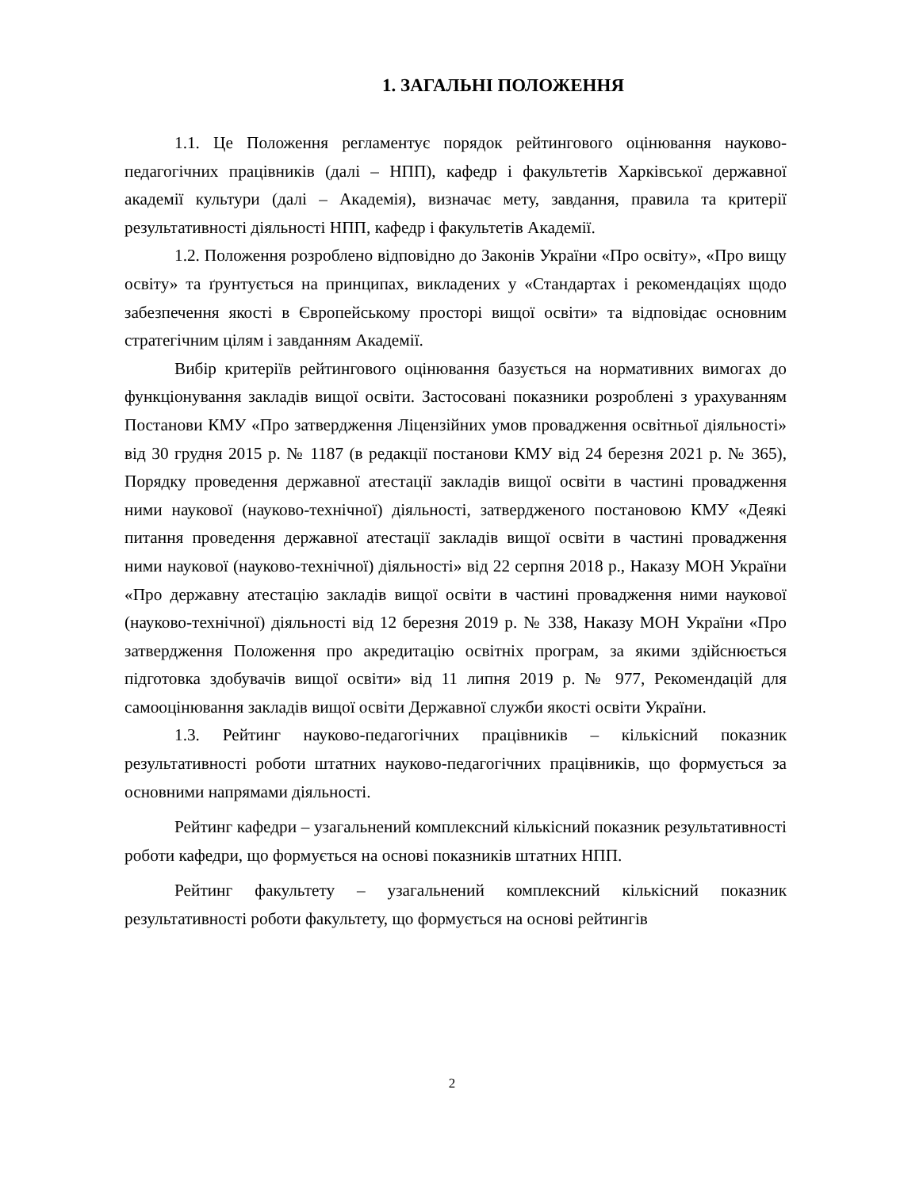1. ЗАГАЛЬНІ ПОЛОЖЕННЯ
1.1. Це Положення регламентує порядок рейтингового оцінювання науково-педагогічних працівників (далі – НПП), кафедр і факультетів Харківської державної академії культури (далі – Академія), визначає мету, завдання, правила та критерії результативності діяльності НПП, кафедр і факультетів Академії.
1.2. Положення розроблено відповідно до Законів України «Про освіту», «Про вищу освіту» та ґрунтується на принципах, викладених у «Стандартах і рекомендаціях щодо забезпечення якості в Європейському просторі вищої освіти» та відповідає основним стратегічним цілям і завданням Академії.
Вибір критеріїв рейтингового оцінювання базується на нормативних вимогах до функціонування закладів вищої освіти. Застосовані показники розроблені з урахуванням Постанови КМУ «Про затвердження Ліцензійних умов провадження освітньої діяльності» від 30 грудня 2015 р. № 1187 (в редакції постанови КМУ від 24 березня 2021 р. № 365), Порядку проведення державної атестації закладів вищої освіти в частині провадження ними наукової (науково-технічної) діяльності, затвердженого постановою КМУ «Деякі питання проведення державної атестації закладів вищої освіти в частині провадження ними наукової (науково-технічної) діяльності» від 22 серпня 2018 р., Наказу МОН України «Про державну атестацію закладів вищої освіти в частині провадження ними наукової (науково-технічної) діяльності від 12 березня 2019 р. № 338, Наказу МОН України «Про затвердження Положення про акредитацію освітніх програм, за якими здійснюється підготовка здобувачів вищої освіти» від 11 липня 2019 р. № 977, Рекомендацій для самооцінювання закладів вищої освіти Державної служби якості освіти України.
1.3. Рейтинг науково-педагогічних працівників – кількісний показник результативності роботи штатних науково-педагогічних працівників, що формується за основними напрямами діяльності.
Рейтинг кафедри – узагальнений комплексний кількісний показник результативності роботи кафедри, що формується на основі показників штатних НПП.
Рейтинг факультету – узагальнений комплексний кількісний показник результативності роботи факультету, що формується на основі рейтингів
2